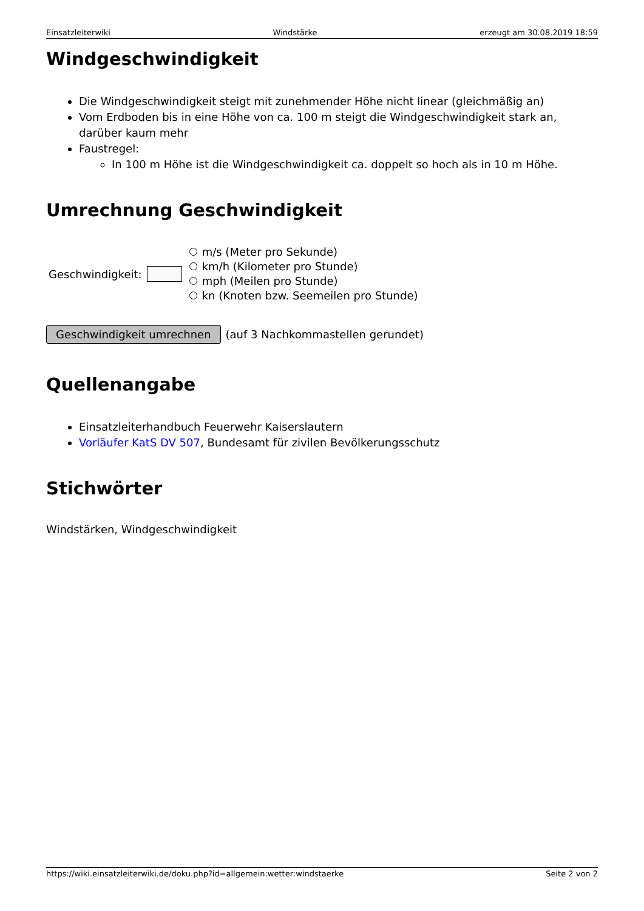Einsatzleiterwiki Windstärke erzeugt am 30.08.2019 18:59
Windgeschwindigkeit
Die Windgeschwindigkeit steigt mit zunehmender Höhe nicht linear (gleichmäßig an)
Vom Erdboden bis in eine Höhe von ca. 100 m steigt die Windgeschwindigkeit stark an, darüber kaum mehr
Faustregel:
In 100 m Höhe ist die Windgeschwindigkeit ca. doppelt so hoch als in 10 m Höhe.
Umrechnung Geschwindigkeit
Geschwindigkeit:
m/s (Meter pro Sekunde)
km/h (Kilometer pro Stunde)
mph (Meilen pro Stunde)
kn (Knoten bzw. Seemeilen pro Stunde)
Geschwindigkeit umrechnen (auf 3 Nachkommastellen gerundet)
Quellenangabe
Einsatzleiterhandbuch Feuerwehr Kaiserslautern
Vorläufer KatS DV 507, Bundesamt für zivilen Bevölkerungsschutz
Stichwörter
Windstärken, Windgeschwindigkeit
https://wiki.einsatzleiterwiki.de/doku.php?id=allgemein:wetter:windstaerke Seite 2 von 2